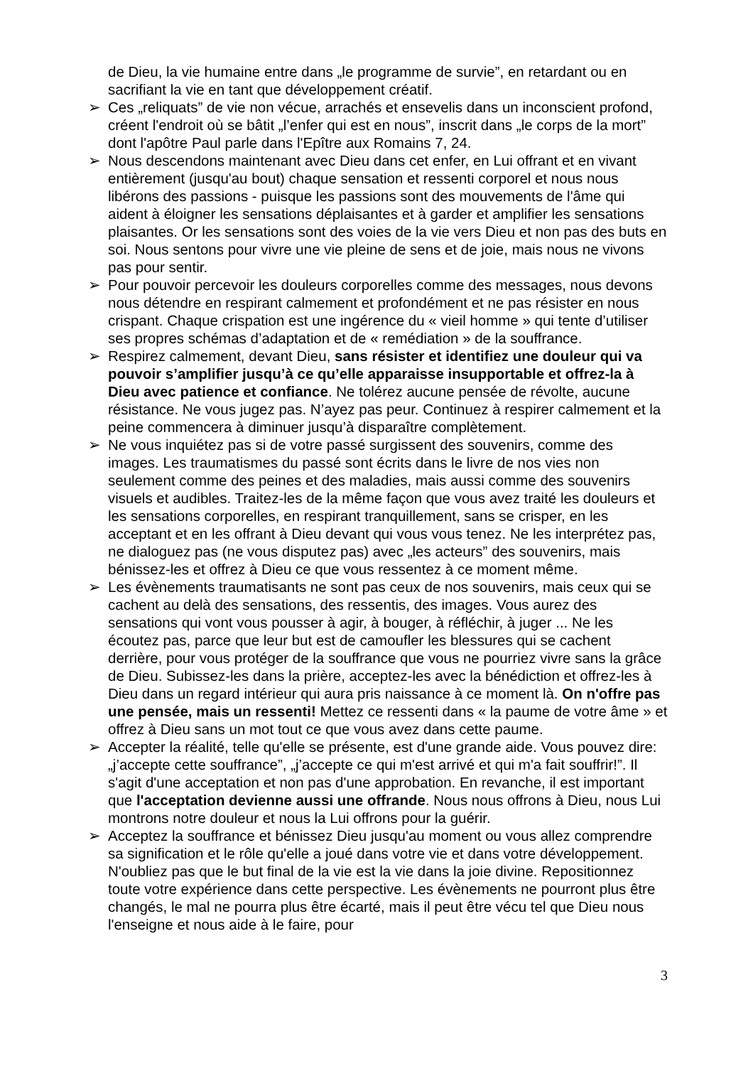de Dieu, la vie humaine entre dans „le programme de survie”, en retardant ou en sacrifiant la vie en tant que développement créatif.
➢ Ces „reliquats” de vie non vécue, arrachés et ensevelis dans un inconscient profond, créent l'endroit où se bâtit „l’enfer qui est en nous”, inscrit dans „le corps de la mort” dont l'apôtre Paul parle dans l'Epître aux Romains 7, 24.
➢ Nous descendons maintenant avec Dieu dans cet enfer, en Lui offrant et en vivant entièrement (jusqu'au bout) chaque sensation et ressenti corporel et nous nous libérons des passions - puisque les passions sont des mouvements de l'âme qui aident à éloigner les sensations déplaisantes et à garder et amplifier les sensations plaisantes. Or les sensations sont des voies de la vie vers Dieu et non pas des buts en soi. Nous sentons pour vivre une vie pleine de sens et de joie, mais nous ne vivons pas pour sentir.
➢ Pour pouvoir percevoir les douleurs corporelles comme des messages, nous devons nous détendre en respirant calmement et profondément et ne pas résister en nous crispant. Chaque crispation est une ingérence du « vieil homme » qui tente d’utiliser ses propres schémas d’adaptation et de « remédiation » de la souffrance.
➢ Respirez calmement, devant Dieu, sans résister et identifiez une douleur qui va pouvoir s’amplifier jusqu’à ce qu’elle apparaisse insupportable et offrez-la à Dieu avec patience et confiance. Ne tolérez aucune pensée de révolte, aucune résistance. Ne vous jugez pas. N’ayez pas peur. Continuez à respirer calmement et la peine commencera à diminuer jusqu’à disparaître complètement.
➢ Ne vous inquiétez pas si de votre passé surgissent des souvenirs, comme des images. Les traumatismes du passé sont écrits dans le livre de nos vies non seulement comme des peines et des maladies, mais aussi comme des souvenirs visuels et audibles. Traitez-les de la même façon que vous avez traité les douleurs et les sensations corporelles, en respirant tranquillement, sans se crisper, en les acceptant et en les offrant à Dieu devant qui vous vous tenez. Ne les interprétez pas, ne dialoguez pas (ne vous disputez pas) avec „les acteurs” des souvenirs, mais bénissez-les et offrez à Dieu ce que vous ressentez à ce moment même.
➢ Les évènements traumatisants ne sont pas ceux de nos souvenirs, mais ceux qui se cachent au delà des sensations, des ressentis, des images. Vous aurez des sensations qui vont vous pousser à agir, à bouger, à réfléchir, à juger ... Ne les écoutez pas, parce que leur but est de camoufler les blessures qui se cachent derrière, pour vous protéger de la souffrance que vous ne pourriez vivre sans la grâce de Dieu. Subissez-les dans la prière, acceptez-les avec la bénédiction et offrez-les à Dieu dans un regard intérieur qui aura pris naissance à ce moment là. On n'offre pas une pensée, mais un ressenti! Mettez ce ressenti dans « la paume de votre âme » et offrez à Dieu sans un mot tout ce que vous avez dans cette paume.
➢ Accepter la réalité, telle qu'elle se présente, est d'une grande aide. Vous pouvez dire: „j’accepte cette souffrance”, „j’accepte ce qui m'est arrivé et qui m'a fait souffrir!”. Il s'agit d'une acceptation et non pas d'une approbation. En revanche, il est important que l'acceptation devienne aussi une offrande. Nous nous offrons à Dieu, nous Lui montrons notre douleur et nous la Lui offrons pour la guérir.
➢ Acceptez la souffrance et bénissez Dieu jusqu'au moment ou vous allez comprendre sa signification et le rôle qu'elle a joué dans votre vie et dans votre développement. N'oubliez pas que le but final de la vie est la vie dans la joie divine. Repositionnez toute votre expérience dans cette perspective. Les évènements ne pourront plus être changés, le mal ne pourra plus être écarté, mais il peut être vécu tel que Dieu nous l'enseigne et nous aide à le faire, pour
3